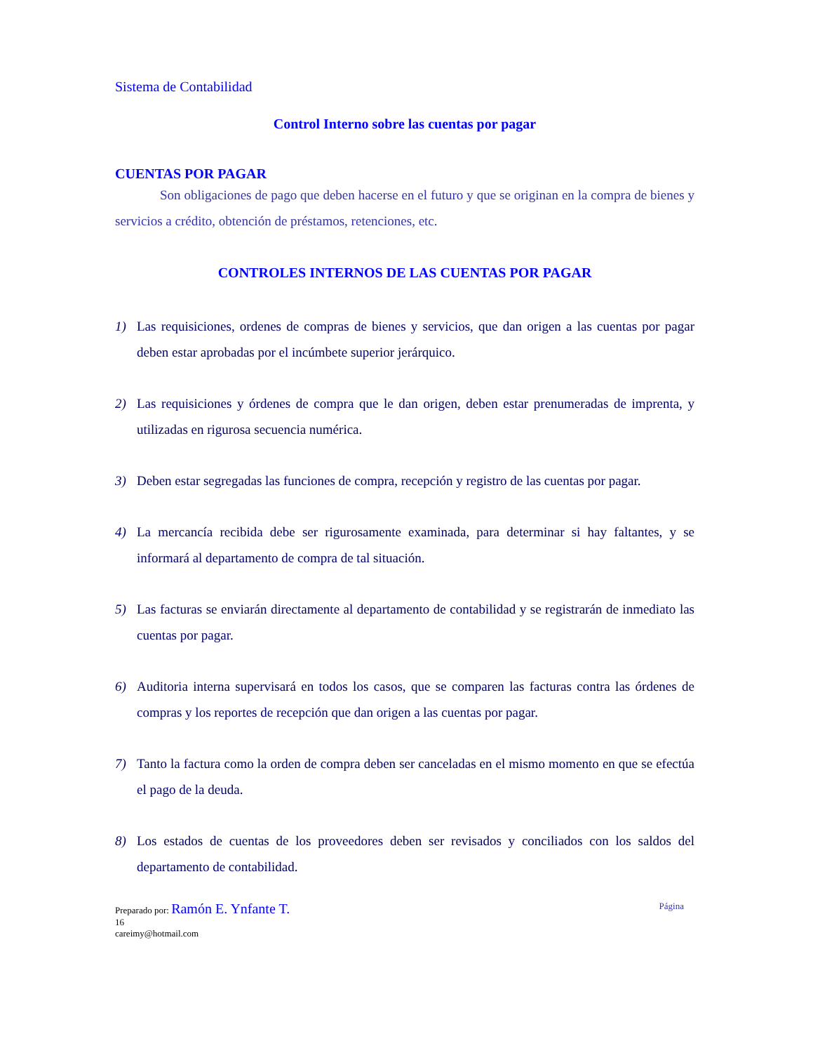Sistema de Contabilidad
Control Interno sobre las cuentas por pagar
CUENTAS POR PAGAR
Son obligaciones de pago que deben hacerse en el futuro y que se originan en la compra de bienes y servicios a crédito, obtención de préstamos, retenciones, etc.
CONTROLES INTERNOS DE LAS CUENTAS POR PAGAR
1) Las requisiciones, ordenes de compras de bienes y servicios, que dan origen a las cuentas por pagar deben estar aprobadas por el incúmbete superior jerárquico.
2) Las requisiciones y órdenes de compra que le dan origen, deben estar prenumeradas de imprenta, y utilizadas en rigurosa secuencia numérica.
3) Deben estar segregadas las funciones de compra, recepción y registro de las cuentas por pagar.
4) La mercancía recibida debe ser rigurosamente examinada, para determinar si hay faltantes, y se informará al departamento de compra de tal situación.
5) Las facturas se enviarán directamente al departamento de contabilidad y se registrarán de inmediato las cuentas por pagar.
6) Auditoria interna supervisará en todos los casos, que se comparen las facturas contra las órdenes de compras y los reportes de recepción que dan origen a las cuentas por pagar.
7) Tanto la factura como la orden de compra deben ser canceladas en el mismo momento en que se efectúa el pago de la deuda.
8) Los estados de cuentas de los proveedores deben ser revisados y conciliados con los saldos del departamento de contabilidad.
Página Preparado por: Ramón E. Ynfante T.
16
careimy@hotmail.com